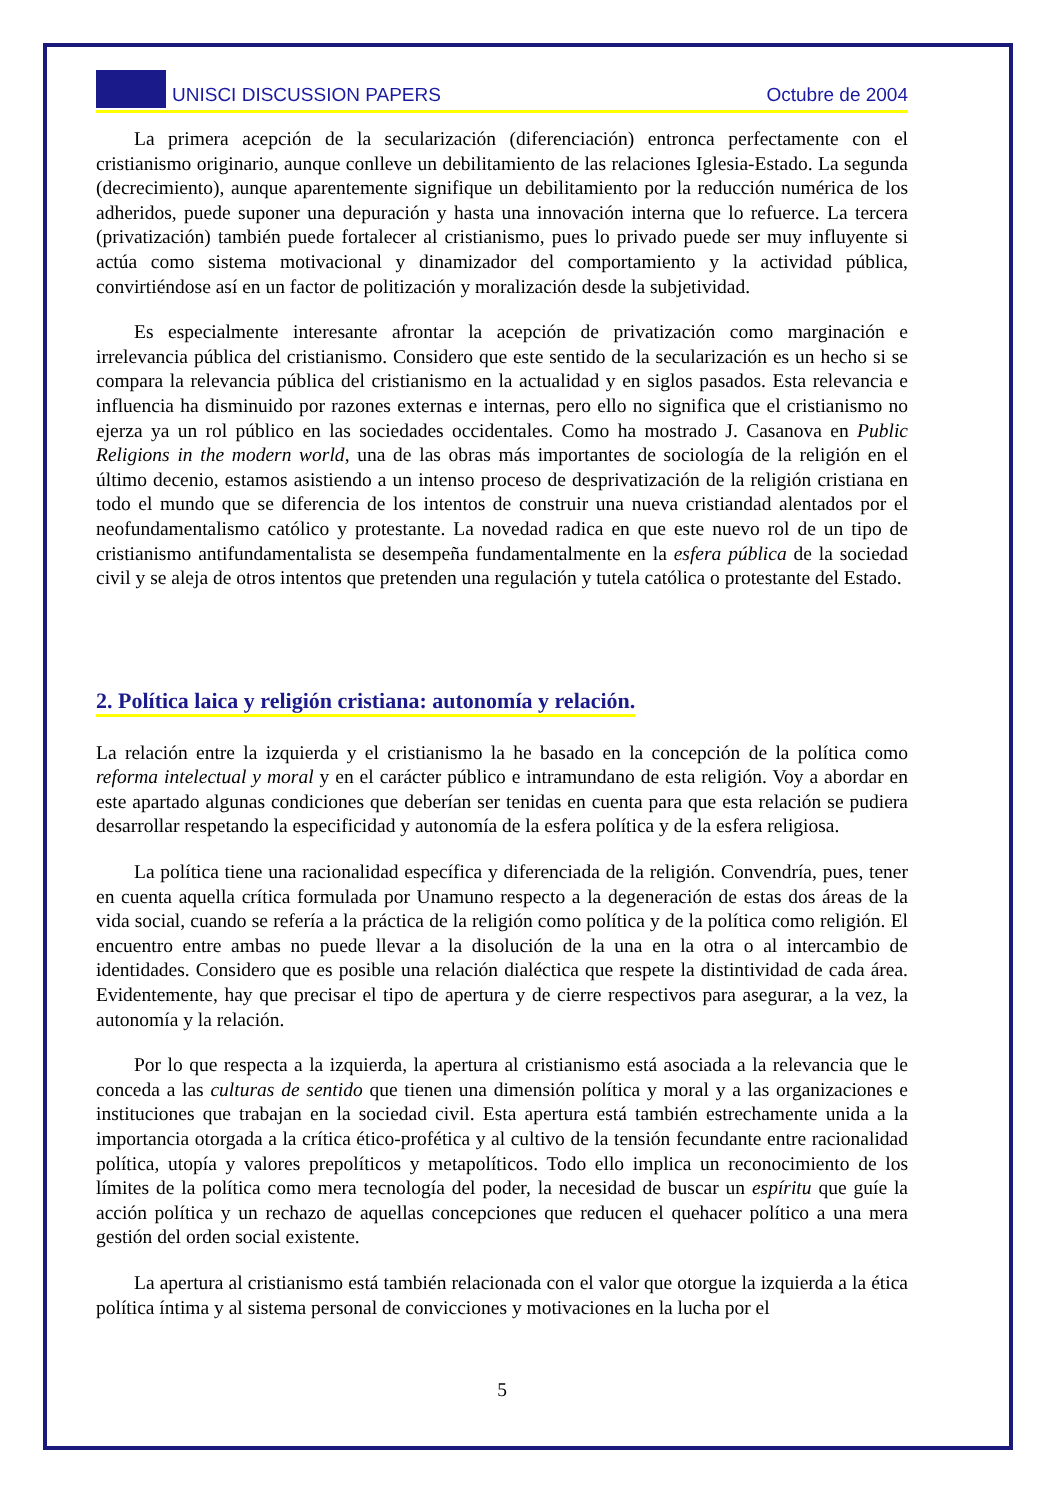UNISCI DISCUSSION PAPERS Octubre de 2004
La primera acepción de la secularización (diferenciación) entronca perfectamente con el cristianismo originario, aunque conlleve un debilitamiento de las relaciones Iglesia-Estado. La segunda (decrecimiento), aunque aparentemente signifique un debilitamiento por la reducción numérica de los adheridos, puede suponer una depuración y hasta una innovación interna que lo refuerce. La tercera (privatización) también puede fortalecer al cristianismo, pues lo privado puede ser muy influyente si actúa como sistema motivacional y dinamizador del comportamiento y la actividad pública, convirtiéndose así en un factor de politización y moralización desde la subjetividad.
Es especialmente interesante afrontar la acepción de privatización como marginación e irrelevancia pública del cristianismo. Considero que este sentido de la secularización es un hecho si se compara la relevancia pública del cristianismo en la actualidad y en siglos pasados. Esta relevancia e influencia ha disminuido por razones externas e internas, pero ello no significa que el cristianismo no ejerza ya un rol público en las sociedades occidentales. Como ha mostrado J. Casanova en Public Religions in the modern world, una de las obras más importantes de sociología de la religión en el último decenio, estamos asistiendo a un intenso proceso de desprivatización de la religión cristiana en todo el mundo que se diferencia de los intentos de construir una nueva cristiandad alentados por el neofundamentalismo católico y protestante. La novedad radica en que este nuevo rol de un tipo de cristianismo antifundamentalista se desempeña fundamentalmente en la esfera pública de la sociedad civil y se aleja de otros intentos que pretenden una regulación y tutela católica o protestante del Estado.
2. Política laica y religión cristiana: autonomía y relación.
La relación entre la izquierda y el cristianismo la he basado en la concepción de la política como reforma intelectual y moral y en el carácter público e intramundano de esta religión. Voy a abordar en este apartado algunas condiciones que deberían ser tenidas en cuenta para que esta relación se pudiera desarrollar respetando la especificidad y autonomía de la esfera política y de la esfera religiosa.
La política tiene una racionalidad específica y diferenciada de la religión. Convendría, pues, tener en cuenta aquella crítica formulada por Unamuno respecto a la degeneración de estas dos áreas de la vida social, cuando se refería a la práctica de la religión como política y de la política como religión. El encuentro entre ambas no puede llevar a la disolución de la una en la otra o al intercambio de identidades. Considero que es posible una relación dialéctica que respete la distintividad de cada área. Evidentemente, hay que precisar el tipo de apertura y de cierre respectivos para asegurar, a la vez, la autonomía y la relación.
Por lo que respecta a la izquierda, la apertura al cristianismo está asociada a la relevancia que le conceda a las culturas de sentido que tienen una dimensión política y moral y a las organizaciones e instituciones que trabajan en la sociedad civil. Esta apertura está también estrechamente unida a la importancia otorgada a la crítica ético-profética y al cultivo de la tensión fecundante entre racionalidad política, utopía y valores prepolíticos y metapolíticos. Todo ello implica un reconocimiento de los límites de la política como mera tecnología del poder, la necesidad de buscar un espíritu que guíe la acción política y un rechazo de aquellas concepciones que reducen el quehacer político a una mera gestión del orden social existente.
La apertura al cristianismo está también relacionada con el valor que otorgue la izquierda a la ética política íntima y al sistema personal de convicciones y motivaciones en la lucha por el
5